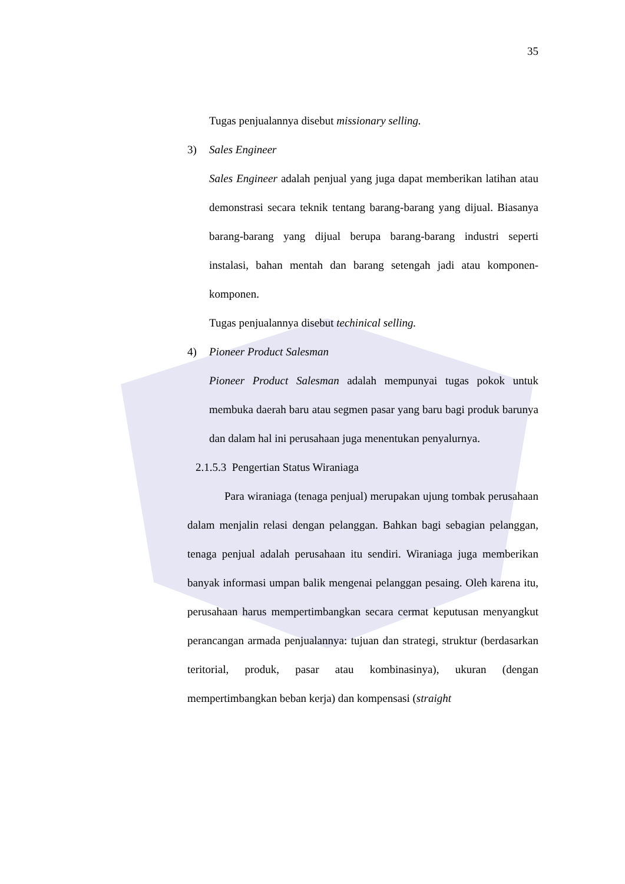35
Tugas penjualannya disebut missionary selling.
3) Sales Engineer
Sales Engineer adalah penjual yang juga dapat memberikan latihan atau demonstrasi secara teknik tentang barang-barang yang dijual. Biasanya barang-barang yang dijual berupa barang-barang industri seperti instalasi, bahan mentah dan barang setengah jadi atau komponen-komponen.
Tugas penjualannya disebut techinical selling.
4) Pioneer Product Salesman
Pioneer Product Salesman adalah mempunyai tugas pokok untuk membuka daerah baru atau segmen pasar yang baru bagi produk barunya dan dalam hal ini perusahaan juga menentukan penyalurnya.
2.1.5.3 Pengertian Status Wiraniaga
Para wiraniaga (tenaga penjual) merupakan ujung tombak perusahaan dalam menjalin relasi dengan pelanggan. Bahkan bagi sebagian pelanggan, tenaga penjual adalah perusahaan itu sendiri. Wiraniaga juga memberikan banyak informasi umpan balik mengenai pelanggan pesaing. Oleh karena itu, perusahaan harus mempertimbangkan secara cermat keputusan menyangkut perancangan armada penjualannya: tujuan dan strategi, struktur (berdasarkan teritorial, produk, pasar atau kombinasinya), ukuran (dengan mempertimbangkan beban kerja) dan kompensasi (straight